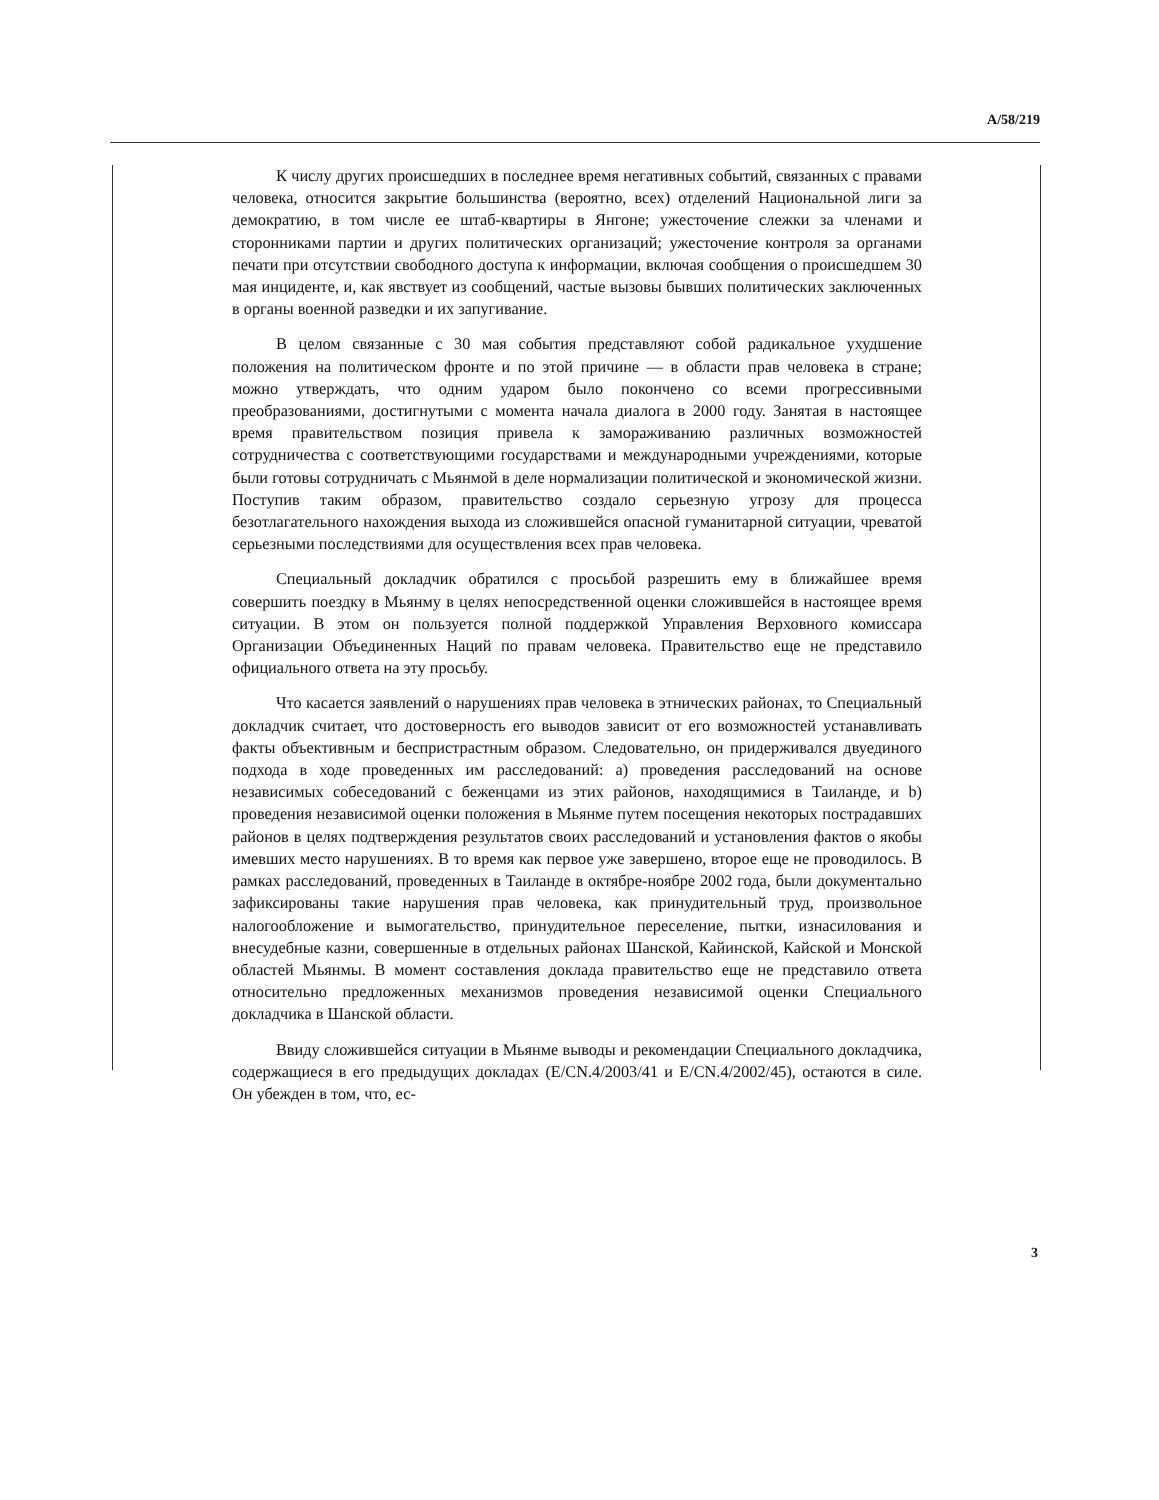A/58/219
К числу других происшедших в последнее время негативных событий, связанных с правами человека, относится закрытие большинства (вероятно, всех) отделений Национальной лиги за демократию, в том числе ее штаб-квартиры в Янгоне; ужесточение слежки за членами и сторонниками партии и других политических организаций; ужесточение контроля за органами печати при отсутствии свободного доступа к информации, включая сообщения о происшедшем 30 мая инциденте, и, как явствует из сообщений, частые вызовы бывших политических заключенных в органы военной разведки и их запугивание.
В целом связанные с 30 мая события представляют собой радикальное ухудшение положения на политическом фронте и по этой причине — в области прав человека в стране; можно утверждать, что одним ударом было покончено со всеми прогрессивными преобразованиями, достигнутыми с момента начала диалога в 2000 году. Занятая в настоящее время правительством позиция привела к замораживанию различных возможностей сотрудничества с соответствующими государствами и международными учреждениями, которые были готовы сотрудничать с Мьянмой в деле нормализации политической и экономической жизни. Поступив таким образом, правительство создало серьезную угрозу для процесса безотлагательного нахождения выхода из сложившейся опасной гуманитарной ситуации, чреватой серьезными последствиями для осуществления всех прав человека.
Специальный докладчик обратился с просьбой разрешить ему в ближайшее время совершить поездку в Мьянму в целях непосредственной оценки сложившейся в настоящее время ситуации. В этом он пользуется полной поддержкой Управления Верховного комиссара Организации Объединенных Наций по правам человека. Правительство еще не представило официального ответа на эту просьбу.
Что касается заявлений о нарушениях прав человека в этнических районах, то Специальный докладчик считает, что достоверность его выводов зависит от его возможностей устанавливать факты объективным и беспристрастным образом. Следовательно, он придерживался двуединого подхода в ходе проведенных им расследований: a) проведения расследований на основе независимых собеседований с беженцами из этих районов, находящимися в Таиланде, и b) проведения независимой оценки положения в Мьянме путем посещения некоторых пострадавших районов в целях подтверждения результатов своих расследований и установления фактов о якобы имевших место нарушениях. В то время как первое уже завершено, второе еще не проводилось. В рамках расследований, проведенных в Таиланде в октябре-ноябре 2002 года, были документально зафиксированы такие нарушения прав человека, как принудительный труд, произвольное налогообложение и вымогательство, принудительное переселение, пытки, изнасилования и внесудебные казни, совершенные в отдельных районах Шанской, Кайинской, Кайской и Монской областей Мьянмы. В момент составления доклада правительство еще не представило ответа относительно предложенных механизмов проведения независимой оценки Специального докладчика в Шанской области.
Ввиду сложившейся ситуации в Мьянме выводы и рекомендации Специального докладчика, содержащиеся в его предыдущих докладах (E/CN.4/2003/41 и E/CN.4/2002/45), остаются в силе. Он убежден в том, что, ес-
3